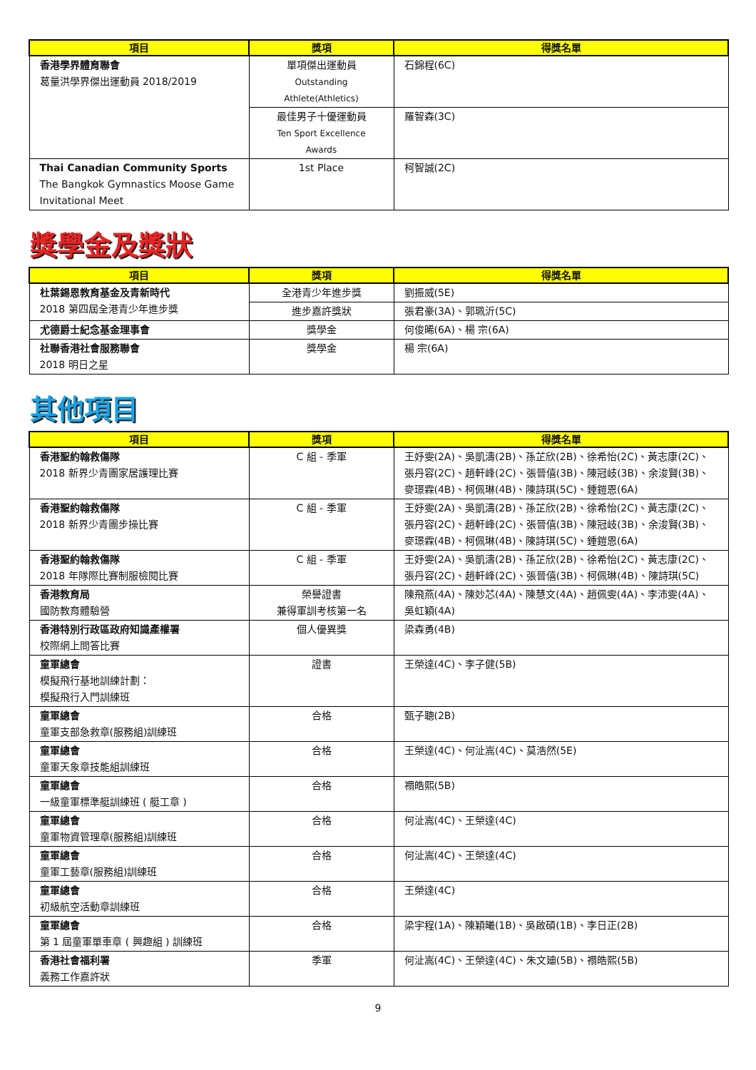| 項目 | 獎項 | 得獎名單 |
| --- | --- | --- |
| 香港學界體育聯會 葛量洪學界傑出運動員 2018/2019 | 單項傑出運動員 Outstanding Athlete(Athletics) | 石錦程(6C) |
| | 最佳男子十優運動員 Ten Sport Excellence Awards | 羅智森(3C) |
| Thai Canadian Community Sports The Bangkok Gymnastics Moose Game Invitational Meet | 1st Place | 柯智誠(2C) |
獎學金及獎狀
| 項目 | 獎項 | 得獎名單 |
| --- | --- | --- |
| 杜葉錫恩教育基金及青新時代 2018 第四屆全港青少年進步獎 | 全港青少年進步獎 | 劉振威(5E) |
| | 進步嘉許獎狀 | 張君豪(3A)、郭珮沂(5C) |
| 尤德爵士紀念基金理事會 | 獎學金 | 何俊晞(6A)、楊 宗(6A) |
| 社聯香港社會服務聯會 2018 明日之星 | 獎學金 | 楊 宗(6A) |
其他項目
| 項目 | 獎項 | 得獎名單 |
| --- | --- | --- |
| 香港聖約翰救傷隊 2018 新界少青團家居護理比賽 | C 組 - 季軍 | 王妤雯(2A)、吳凱濤(2B)、孫芷欣(2B)、徐希怡(2C)、黃志康(2C)、張丹容(2C)、趙軒峰(2C)、張晉僖(3B)、陳冠岐(3B)、余浚賢(3B)、麥璟霖(4B)、柯佩琳(4B)、陳詩琪(5C)、鍾鎧恩(6A) |
| 香港聖約翰救傷隊 2018 新界少青團步操比賽 | C 組 - 季軍 | 王妤雯(2A)、吳凱濤(2B)、孫芷欣(2B)、徐希怡(2C)、黃志康(2C)、張丹容(2C)、趙軒峰(2C)、張晉僖(3B)、陳冠岐(3B)、余浚賢(3B)、麥璟霖(4B)、柯佩琳(4B)、陳詩琪(5C)、鍾鎧恩(6A) |
| 香港聖約翰救傷隊 2018 年隊際比賽制服檢閱比賽 | C 組 - 季軍 | 王妤雯(2A)、吳凱濤(2B)、孫芷欣(2B)、徐希怡(2C)、黃志康(2C)、張丹容(2C)、趙軒峰(2C)、張晉僖(3B)、柯佩琳(4B)、陳詩琪(5C) |
| 香港教育局 國防教育體驗營 | 榮譽證書 兼得軍訓考核第一名 | 陳飛燕(4A)、陳妙芯(4A)、陳慧文(4A)、趙佩雯(4A)、李沛雯(4A)、吳虹穎(4A) |
| 香港特別行政區政府知識產權署 校際網上問答比賽 | 個人優異獎 | 梁森勇(4B) |
| 童軍總會 模擬飛行基地訓練計劃： 模擬飛行入門訓練班 | 證書 | 王榮達(4C)、李子健(5B) |
| 童軍總會 童軍支部急救章(服務組)訓練班 | 合格 | 甄子聰(2B) |
| 童軍總會 童軍天象章技能組訓練班 | 合格 | 王榮達(4C)、何沚嵩(4C)、莫浩然(5E) |
| 童軍總會 一級童軍標準艇訓練班 ( 艇工章 ) | 合格 | 禤皓熙(5B) |
| 童軍總會 童軍物資管理章(服務組)訓練班 | 合格 | 何沚嵩(4C)、王榮達(4C) |
| 童軍總會 童軍工藝章(服務組)訓練班 | 合格 | 何沚嵩(4C)、王榮達(4C) |
| 童軍總會 初級航空活動章訓練班 | 合格 | 王榮達(4C) |
| 童軍總會 第 1 屆童軍單車章 ( 興趣組 ) 訓練班 | 合格 | 梁宇程(1A)、陳穎曦(1B)、吳啟碩(1B)、李日正(2B) |
| 香港社會福利署 義務工作嘉許狀 | 季軍 | 何沚嵩(4C)、王榮達(4C)、朱文廸(5B)、禤皓熙(5B) |
9